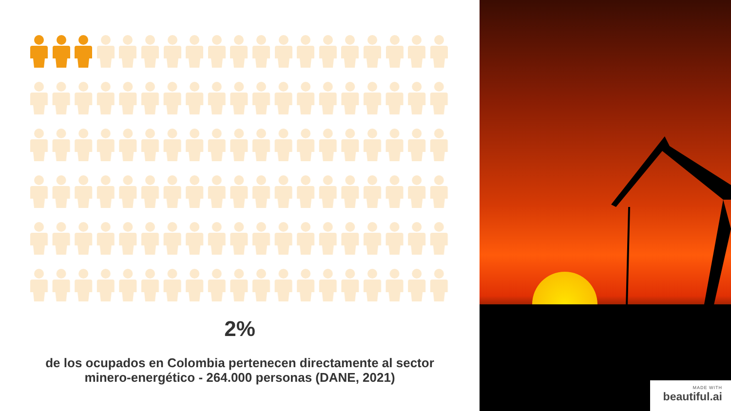2%
de los ocupados en Colombia pertenecen directamente al sector minero-energético - 264.000 personas (DANE, 2021)
MADE WITH
beautiful.ai